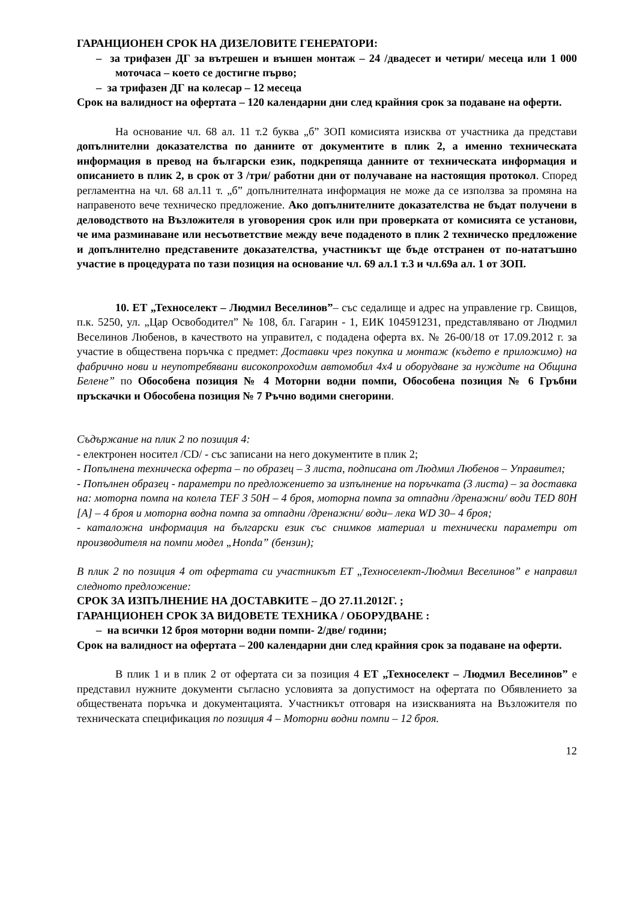ГАРАНЦИОНЕН СРОК НА ДИЗЕЛОВИТЕ ГЕНЕРАТОРИ:
– за трифазен ДГ за вътрешен и външен монтаж – 24 /двадесет и четири/ месеца или 1 000 моточаса – което се достигне първо;
– за трифазен ДГ на колесар – 12 месеца
Срок на валидност на офертата – 120 календарни дни след крайния срок за подаване на оферти.
На основание чл. 68 ал. 11 т.2 буква „б” ЗОП комисията изисква от участника да представи допълнителни доказателства по данните от документите в плик 2, а именно техническата информация в превод на български език, подкрепяща данните от техническата информация и описанието в плик 2, в срок от 3 /три/ работни дни от получаване на настоящия протокол. Според регламентна на чл. 68 ал.11 т. „б” допълнителната информация не може да се използва за промяна на направеното вече техническо предложение. Ако допълнителните доказателства не бъдат получени в деловодството на Възложителя в уговорения срок или при проверката от комисията се установи, че има разминаване или несъответствие между вече подаденото в плик 2 техническо предложение и допълнително представените доказателства, участникът ще бъде отстранен от по-нататъшно участие в процедурата по тази позиция на основание чл. 69 ал.1 т.3 и чл.69а ал. 1 от ЗОП.
10. ЕТ „Техноселект – Людмил Веселинов”– със седалище и адрес на управление гр. Свищов, п.к. 5250, ул. „Цар Освободител” № 108, бл. Гагарин - 1, ЕИК 104591231, представлявано от Людмил Веселинов Любенов, в качеството на управител, с подадена оферта вх. № 26-00/18 от 17.09.2012 г. за участие в обществена поръчка с предмет: Доставки чрез покупка и монтаж (където е приложимо) на фабрично нови и неупотребявани високопроходим автомобил 4x4 и оборудване за нуждите на Община Белене” по Обособена позиция № 4 Моторни водни помпи, Обособена позиция № 6 Гръбни пръскачки и Обособена позиция № 7 Ръчно водими снегорини.
Съдържание на плик 2 по позиция 4:
- електронен носител /CD/ - със записани на него документите в плик 2;
- Попълнена техническа оферта – по образец – 3 листа, подписана от Людмил Любенов – Управител;
- Попълнен образец - параметри по предложението за изпълнение на поръчката (3 листа) – за доставка на: моторна помпа на колела TEF 3 50H – 4 броя, моторна помпа за отпадни /дренажни/ води TED 80H [A] – 4 броя и моторна водна помпа за отпадни /дренажни/ води– лека WD 30– 4 броя;
- каталожна информация на български език със снимков материал и технически параметри от производителя на помпи модел „Honda” (бензин);
В плик 2 по позиция 4 от офертата си участникът ЕТ „Техноселект-Людмил Веселинов” е направил следното предложение:
СРОК ЗА ИЗПЪЛНЕНИЕ НА ДОСТАВКИТЕ – ДО 27.11.2012Г. ;
ГАРАНЦИОНЕН СРОК ЗА ВИДОВЕТЕ ТЕХНИКА / ОБОРУДВАНЕ :
– на всички 12 броя моторни водни помпи- 2/две/ години;
Срок на валидност на офертата – 200 календарни дни след крайния срок за подаване на оферти.
В плик 1 и в плик 2 от офертата си за позиция 4 ЕТ „Техноселект – Людмил Веселинов” е представил нужните документи съгласно условията за допустимост на офертата по Обявлението за обществената поръчка и документацията. Участникът отговаря на изискванията на Възложителя по техническата спецификация по позиция 4 – Моторни водни помпи – 12 броя.
12